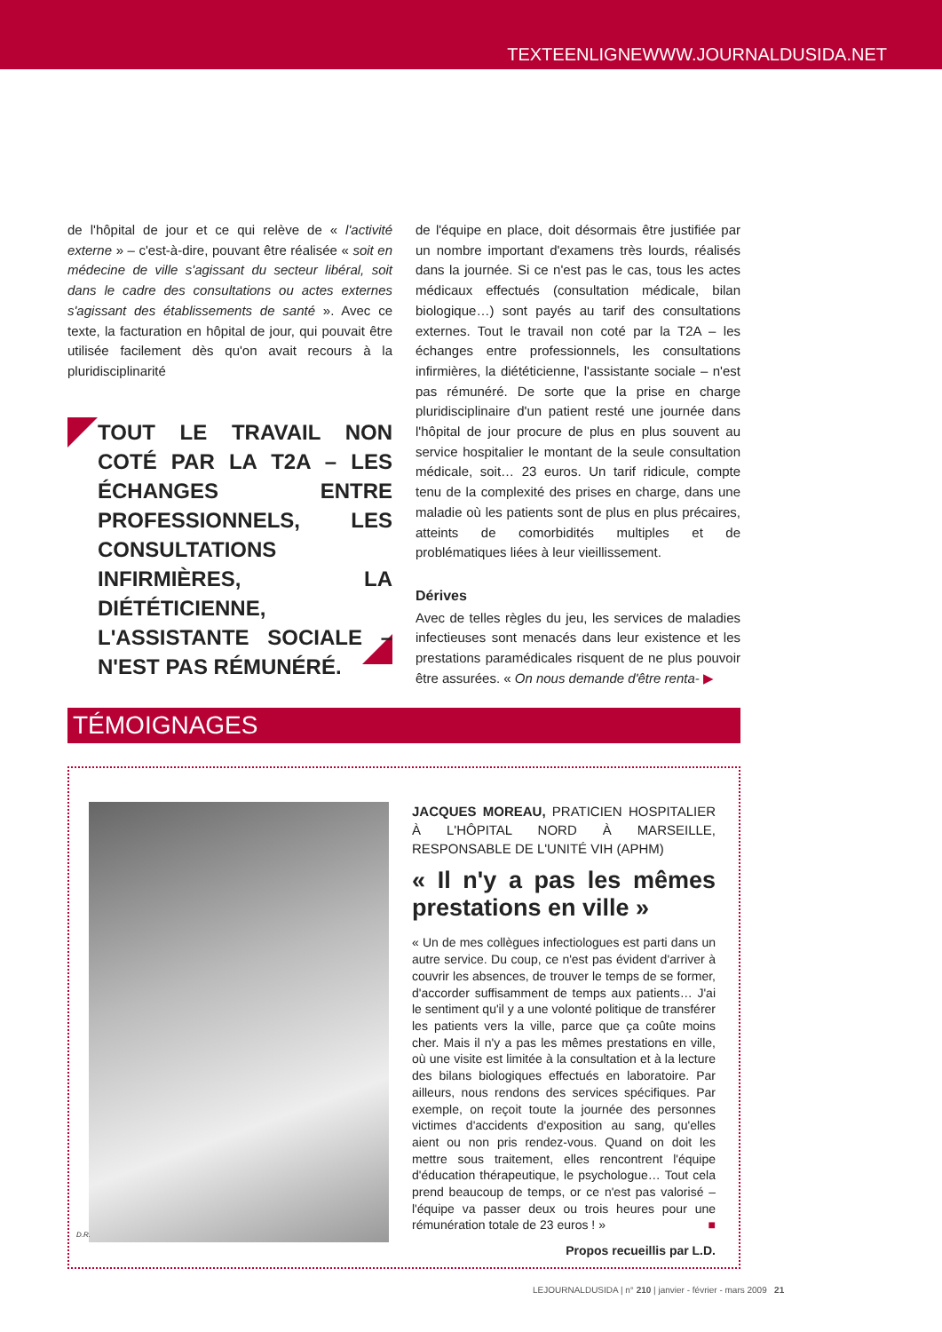TEXTEENLIGNEWWW.JOURNALDUSIDA.NET
de l'hôpital de jour et ce qui relève de « l'activité externe » – c'est-à-dire, pouvant être réalisée « soit en médecine de ville s'agissant du secteur libéral, soit dans le cadre des consultations ou actes externes s'agissant des établissements de santé ». Avec ce texte, la facturation en hôpital de jour, qui pouvait être utilisée facilement dès qu'on avait recours à la pluridisciplinarité
TOUT LE TRAVAIL NON COTÉ PAR LA T2A – LES ÉCHANGES ENTRE PROFESSIONNELS, LES CONSULTATIONS INFIRMIÈRES, LA DIÉTÉTICIENNE, L'ASSISTANTE SOCIALE – N'EST PAS RÉMUNÉRÉ.
de l'équipe en place, doit désormais être justifiée par un nombre important d'examens très lourds, réalisés dans la journée. Si ce n'est pas le cas, tous les actes médicaux effectués (consultation médicale, bilan biologique…) sont payés au tarif des consultations externes. Tout le travail non coté par la T2A – les échanges entre professionnels, les consultations infirmières, la diététicienne, l'assistante sociale – n'est pas rémunéré. De sorte que la prise en charge pluridisciplinaire d'un patient resté une journée dans l'hôpital de jour procure de plus en plus souvent au service hospitalier le montant de la seule consultation médicale, soit… 23 euros. Un tarif ridicule, compte tenu de la complexité des prises en charge, dans une maladie où les patients sont de plus en plus précaires, atteints de comorbidités multiples et de problématiques liées à leur vieillissement.
Dérives
Avec de telles règles du jeu, les services de maladies infectieuses sont menacés dans leur existence et les prestations paramédicales risquent de ne plus pouvoir être assurées. « On nous demande d'être renta- ▶
TÉMOIGNAGES
D.R.
JACQUES MOREAU, PRATICIEN HOSPITALIER À L'HÔPITAL NORD À MARSEILLE, RESPONSABLE DE L'UNITÉ VIH (APHM)
« Il n'y a pas les mêmes prestations en ville »
« Un de mes collègues infectiologues est parti dans un autre service. Du coup, ce n'est pas évident d'arriver à couvrir les absences, de trouver le temps de se former, d'accorder suffisamment de temps aux patients… J'ai le sentiment qu'il y a une volonté politique de transférer les patients vers la ville, parce que ça coûte moins cher. Mais il n'y a pas les mêmes prestations en ville, où une visite est limitée à la consultation et à la lecture des bilans biologiques effectués en laboratoire. Par ailleurs, nous rendons des services spécifiques. Par exemple, on reçoit toute la journée des personnes victimes d'accidents d'exposition au sang, qu'elles aient ou non pris rendez-vous. Quand on doit les mettre sous traitement, elles rencontrent l'équipe d'éducation thérapeutique, le psychologue… Tout cela prend beaucoup de temps, or ce n'est pas valorisé – l'équipe va passer deux ou trois heures pour une rémunération totale de 23 euros ! » ■
Propos recueillis par L.D.
LEJOURNALDUSIDA | n° 210 | janvier - février - mars 2009 21